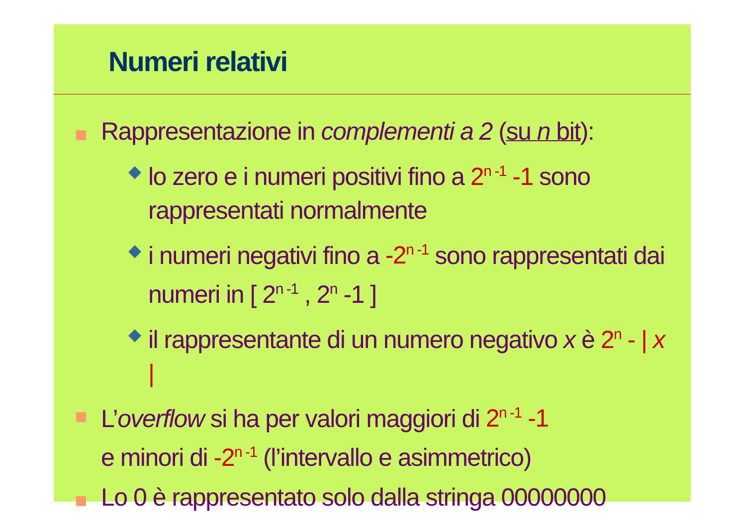Numeri relativi
Rappresentazione in complementi a 2 (su n bit):
◆
lo zero e i numeri positivi fino a 2<sup>n -1</sup> -1 sono rappresentati normalmente
◆
i numeri negativi fino a -2<sup>n -1</sup> sono rappresentati dai numeri in [ 2<sup>n -1</sup> , 2<sup>n</sup> -1 ]
◆
il rappresentante di un numero negativo x è 2<sup>n</sup> - | x |
L’overflow si ha per valori maggiori di 2<sup>n -1</sup> -1
e minori di -2<sup>n -1</sup> (l’intervallo e asimmetrico)
Lo 0 è rappresentato solo dalla stringa 00000000